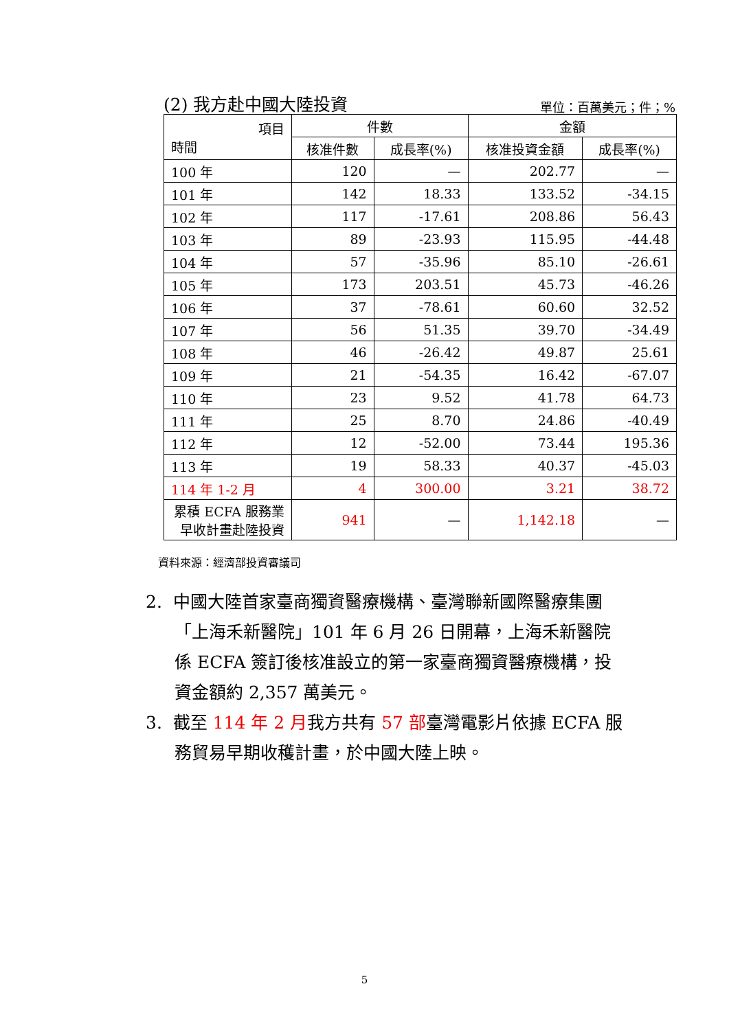(2) 我方赴中國大陸投資 單位：百萬美元；件；%
| 項目 時間 | 件數 | | 金額 | |
| --- | --- | --- | --- | --- |
| | 核准件數 | 成長率(%) | 核准投資金額 | 成長率(%) |
| 100 年 | 120 | — | 202.77 | — |
| 101 年 | 142 | 18.33 | 133.52 | -34.15 |
| 102 年 | 117 | -17.61 | 208.86 | 56.43 |
| 103 年 | 89 | -23.93 | 115.95 | -44.48 |
| 104 年 | 57 | -35.96 | 85.10 | -26.61 |
| 105 年 | 173 | 203.51 | 45.73 | -46.26 |
| 106 年 | 37 | -78.61 | 60.60 | 32.52 |
| 107 年 | 56 | 51.35 | 39.70 | -34.49 |
| 108 年 | 46 | -26.42 | 49.87 | 25.61 |
| 109 年 | 21 | -54.35 | 16.42 | -67.07 |
| 110 年 | 23 | 9.52 | 41.78 | 64.73 |
| 111 年 | 25 | 8.70 | 24.86 | -40.49 |
| 112 年 | 12 | -52.00 | 73.44 | 195.36 |
| 113 年 | 19 | 58.33 | 40.37 | -45.03 |
| 114 年 1-2 月 | 4 | 300.00 | 3.21 | 38.72 |
| 累積 ECFA 服務業 早收計畫赴陸投資 | 941 | — | 1,142.18 | — |
資料來源：經濟部投資審議司
2. 中國大陸首家臺商獨資醫療機構、臺灣聯新國際醫療集團「上海禾新醫院」101 年 6 月 26 日開幕，上海禾新醫院係 ECFA 簽訂後核准設立的第一家臺商獨資醫療機構，投資金額約 2,357 萬美元。
3. 截至 114 年 2 月我方共有 57 部臺灣電影片依據 ECFA 服務貿易早期收穫計畫，於中國大陸上映。
5